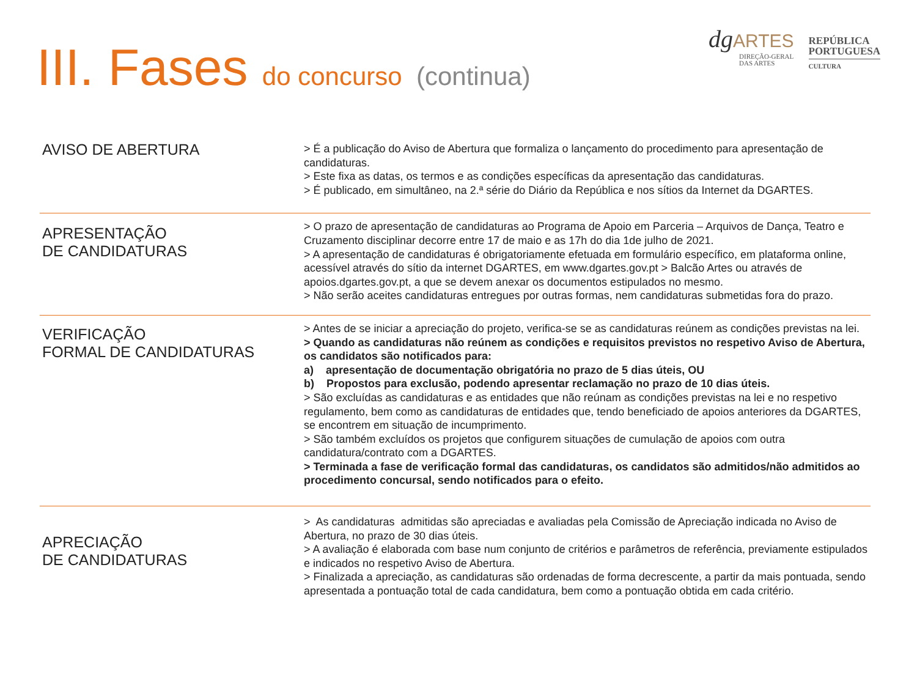III. Fases do concurso (continua)
dgARTES
DIREÇÃO-GERAL
DAS ARTES
REPÚBLICA
PORTUGUESA
CULTURA
AVISO DE ABERTURA
> É a publicação do Aviso de Abertura que formaliza o lançamento do procedimento para apresentação de candidaturas.
> Este fixa as datas, os termos e as condições específicas da apresentação das candidaturas.
> É publicado, em simultâneo, na 2.ª série do Diário da República e nos sítios da Internet da DGARTES.
APRESENTAÇÃO
DE CANDIDATURAS
> O prazo de apresentação de candidaturas ao Programa de Apoio em Parceria – Arquivos de Dança, Teatro e Cruzamento disciplinar decorre entre 17 de maio e as 17h do dia 1de julho de 2021.
> A apresentação de candidaturas é obrigatoriamente efetuada em formulário específico, em plataforma online, acessível através do sítio da internet DGARTES, em www.dgartes.gov.pt > Balcão Artes ou através de apoios.dgartes.gov.pt, a que se devem anexar os documentos estipulados no mesmo.
> Não serão aceites candidaturas entregues por outras formas, nem candidaturas submetidas fora do prazo.
VERIFICAÇÃO
FORMAL DE CANDIDATURAS
> Antes de se iniciar a apreciação do projeto, verifica-se se as candidaturas reúnem as condições previstas na lei.
> Quando as candidaturas não reúnem as condições e requisitos previstos no respetivo Aviso de Abertura, os candidatos são notificados para:
a) apresentação de documentação obrigatória no prazo de 5 dias úteis, OU
b) Propostos para exclusão, podendo apresentar reclamação no prazo de 10 dias úteis.
> São excluídas as candidaturas e as entidades que não reúnam as condições previstas na lei e no respetivo regulamento, bem como as candidaturas de entidades que, tendo beneficiado de apoios anteriores da DGARTES, se encontrem em situação de incumprimento.
> São também excluídos os projetos que configurem situações de cumulação de apoios com outra candidatura/contrato com a DGARTES.
> Terminada a fase de verificação formal das candidaturas, os candidatos são admitidos/não admitidos ao procedimento concursal, sendo notificados para o efeito.
APRECIAÇÃO
DE CANDIDATURAS
> As candidaturas admitidas são apreciadas e avaliadas pela Comissão de Apreciação indicada no Aviso de Abertura, no prazo de 30 dias úteis.
> A avaliação é elaborada com base num conjunto de critérios e parâmetros de referência, previamente estipulados e indicados no respetivo Aviso de Abertura.
> Finalizada a apreciação, as candidaturas são ordenadas de forma decrescente, a partir da mais pontuada, sendo apresentada a pontuação total de cada candidatura, bem como a pontuação obtida em cada critério.